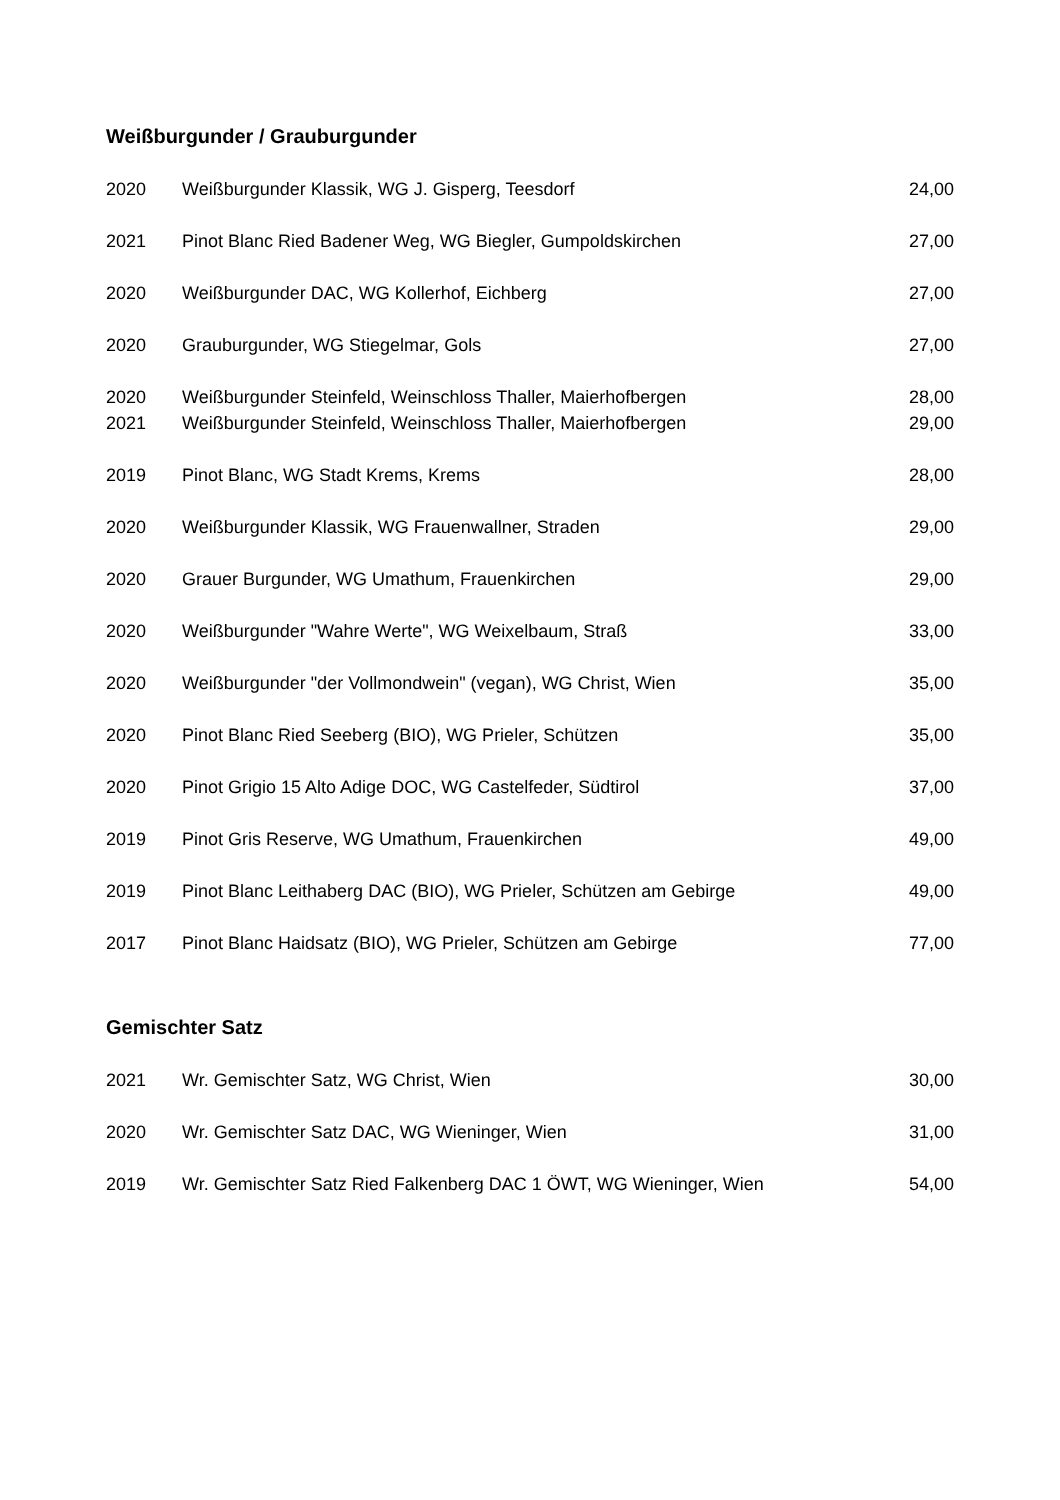Weißburgunder / Grauburgunder
| 2020 | Weißburgunder Klassik, WG J. Gisperg, Teesdorf | 24,00 |
| 2021 | Pinot Blanc Ried Badener Weg, WG Biegler, Gumpoldskirchen | 27,00 |
| 2020 | Weißburgunder DAC, WG Kollerhof, Eichberg | 27,00 |
| 2020 | Grauburgunder, WG Stiegelmar, Gols | 27,00 |
| 2020 | Weißburgunder Steinfeld, Weinschloss Thaller, Maierhofbergen | 28,00 |
| 2021 | Weißburgunder Steinfeld, Weinschloss Thaller, Maierhofbergen | 29,00 |
| 2019 | Pinot Blanc, WG Stadt Krems, Krems | 28,00 |
| 2020 | Weißburgunder Klassik, WG Frauenwallner, Straden | 29,00 |
| 2020 | Grauer Burgunder, WG Umathum, Frauenkirchen | 29,00 |
| 2020 | Weißburgunder "Wahre Werte", WG Weixelbaum, Straß | 33,00 |
| 2020 | Weißburgunder "der Vollmondwein" (vegan), WG Christ, Wien | 35,00 |
| 2020 | Pinot Blanc Ried Seeberg (BIO), WG Prieler, Schützen | 35,00 |
| 2020 | Pinot Grigio 15 Alto Adige DOC, WG Castelfeder, Südtirol | 37,00 |
| 2019 | Pinot Gris Reserve, WG Umathum, Frauenkirchen | 49,00 |
| 2019 | Pinot Blanc Leithaberg DAC (BIO), WG Prieler, Schützen am Gebirge | 49,00 |
| 2017 | Pinot Blanc Haidsatz (BIO), WG Prieler, Schützen am Gebirge | 77,00 |
Gemischter Satz
| 2021 | Wr. Gemischter Satz, WG Christ, Wien | 30,00 |
| 2020 | Wr. Gemischter Satz DAC, WG Wieninger, Wien | 31,00 |
| 2019 | Wr. Gemischter Satz Ried Falkenberg DAC 1 ÖWT, WG Wieninger, Wien | 54,00 |